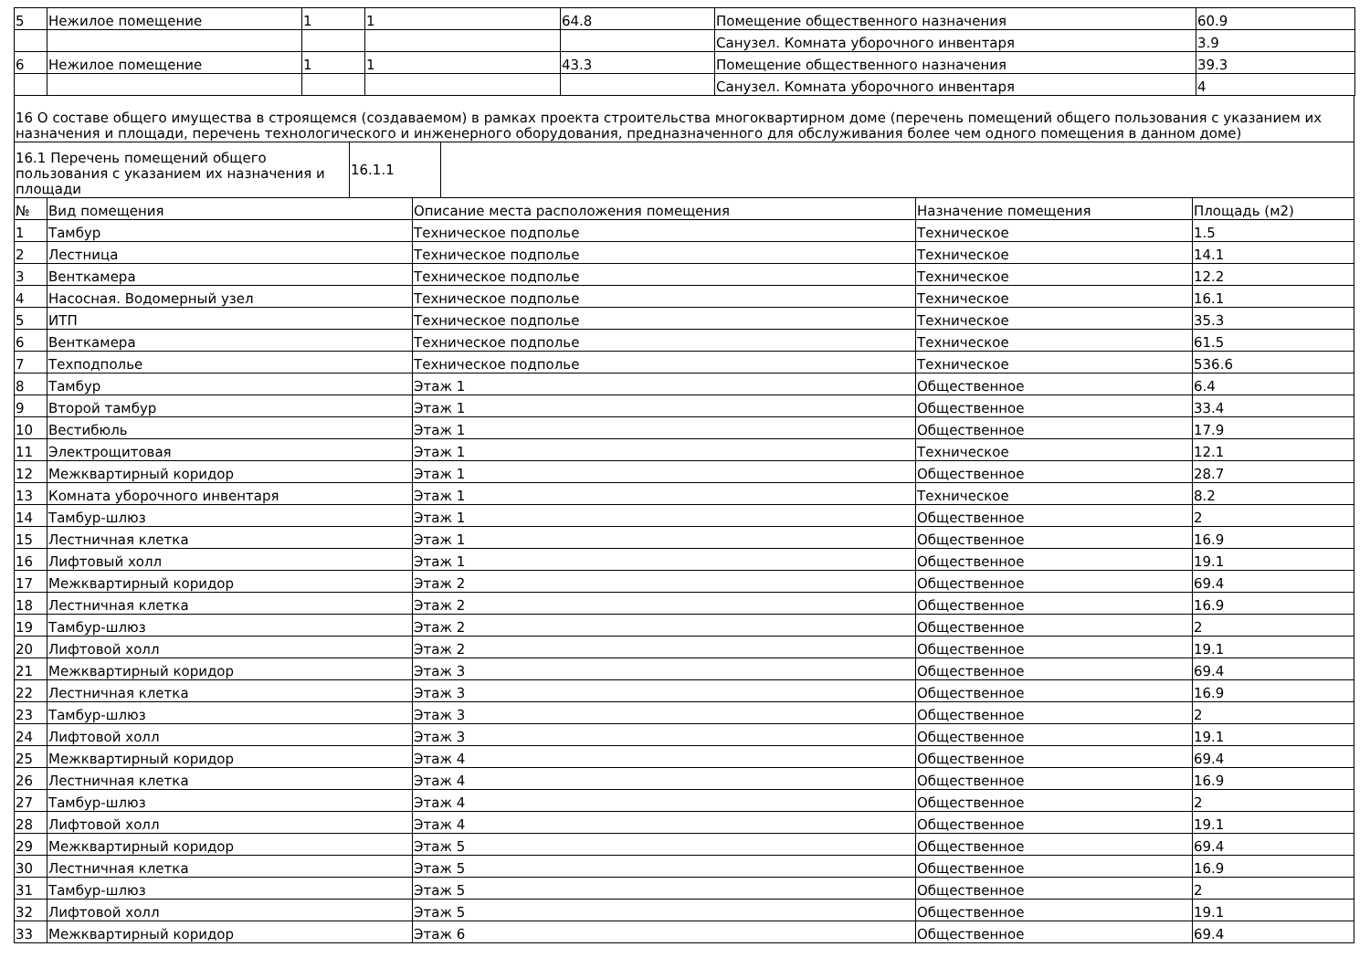| 5 | Нежилое помещение | 1 | 1 | 64.8 | Помещение общественного назначения | 60.9 |
| | | | | | Санузел. Комната уборочного инвентаря | 3.9 |
| 6 | Нежилое помещение | 1 | 1 | 43.3 | Помещение общественного назначения | 39.3 |
| | | | | | Санузел. Комната уборочного инвентаря | 4 |
| 16 О составе общего имущества в строящемся (создаваемом) в рамках проекта строительства многоквартирном доме (перечень помещений общего пользования с указанием их назначения и площади, перечень технологического и инженерного оборудования, предназначенного для обслуживания более чем одного помещения в данном доме) |
| 16.1 Перечень помещений общего пользования с указанием их назначения и площади | 16.1.1 | |
| № | Вид помещения | Описание места расположения помещения | Назначение помещения | Площадь (м2) |
| --- | --- | --- | --- | --- |
| 1 | Тамбур | Техническое подполье | Техническое | 1.5 |
| 2 | Лестница | Техническое подполье | Техническое | 14.1 |
| 3 | Венткамера | Техническое подполье | Техническое | 12.2 |
| 4 | Насосная. Водомерный узел | Техническое подполье | Техническое | 16.1 |
| 5 | ИТП | Техническое подполье | Техническое | 35.3 |
| 6 | Венткамера | Техническое подполье | Техническое | 61.5 |
| 7 | Техподполье | Техническое подполье | Техническое | 536.6 |
| 8 | Тамбур | Этаж 1 | Общественное | 6.4 |
| 9 | Второй тамбур | Этаж 1 | Общественное | 33.4 |
| 10 | Вестибюль | Этаж 1 | Общественное | 17.9 |
| 11 | Электрощитовая | Этаж 1 | Техническое | 12.1 |
| 12 | Межквартирный коридор | Этаж 1 | Общественное | 28.7 |
| 13 | Комната уборочного инвентаря | Этаж 1 | Техническое | 8.2 |
| 14 | Тамбур-шлюз | Этаж 1 | Общественное | 2 |
| 15 | Лестничная клетка | Этаж 1 | Общественное | 16.9 |
| 16 | Лифтовый холл | Этаж 1 | Общественное | 19.1 |
| 17 | Межквартирный коридор | Этаж 2 | Общественное | 69.4 |
| 18 | Лестничная клетка | Этаж 2 | Общественное | 16.9 |
| 19 | Тамбур-шлюз | Этаж 2 | Общественное | 2 |
| 20 | Лифтовой холл | Этаж 2 | Общественное | 19.1 |
| 21 | Межквартирный коридор | Этаж 3 | Общественное | 69.4 |
| 22 | Лестничная клетка | Этаж 3 | Общественное | 16.9 |
| 23 | Тамбур-шлюз | Этаж 3 | Общественное | 2 |
| 24 | Лифтовой холл | Этаж 3 | Общественное | 19.1 |
| 25 | Межквартирный коридор | Этаж 4 | Общественное | 69.4 |
| 26 | Лестничная клетка | Этаж 4 | Общественное | 16.9 |
| 27 | Тамбур-шлюз | Этаж 4 | Общественное | 2 |
| 28 | Лифтовой холл | Этаж 4 | Общественное | 19.1 |
| 29 | Межквартирный коридор | Этаж 5 | Общественное | 69.4 |
| 30 | Лестничная клетка | Этаж 5 | Общественное | 16.9 |
| 31 | Тамбур-шлюз | Этаж 5 | Общественное | 2 |
| 32 | Лифтовой холл | Этаж 5 | Общественное | 19.1 |
| 33 | Межквартирный коридор | Этаж 6 | Общественное | 69.4 |